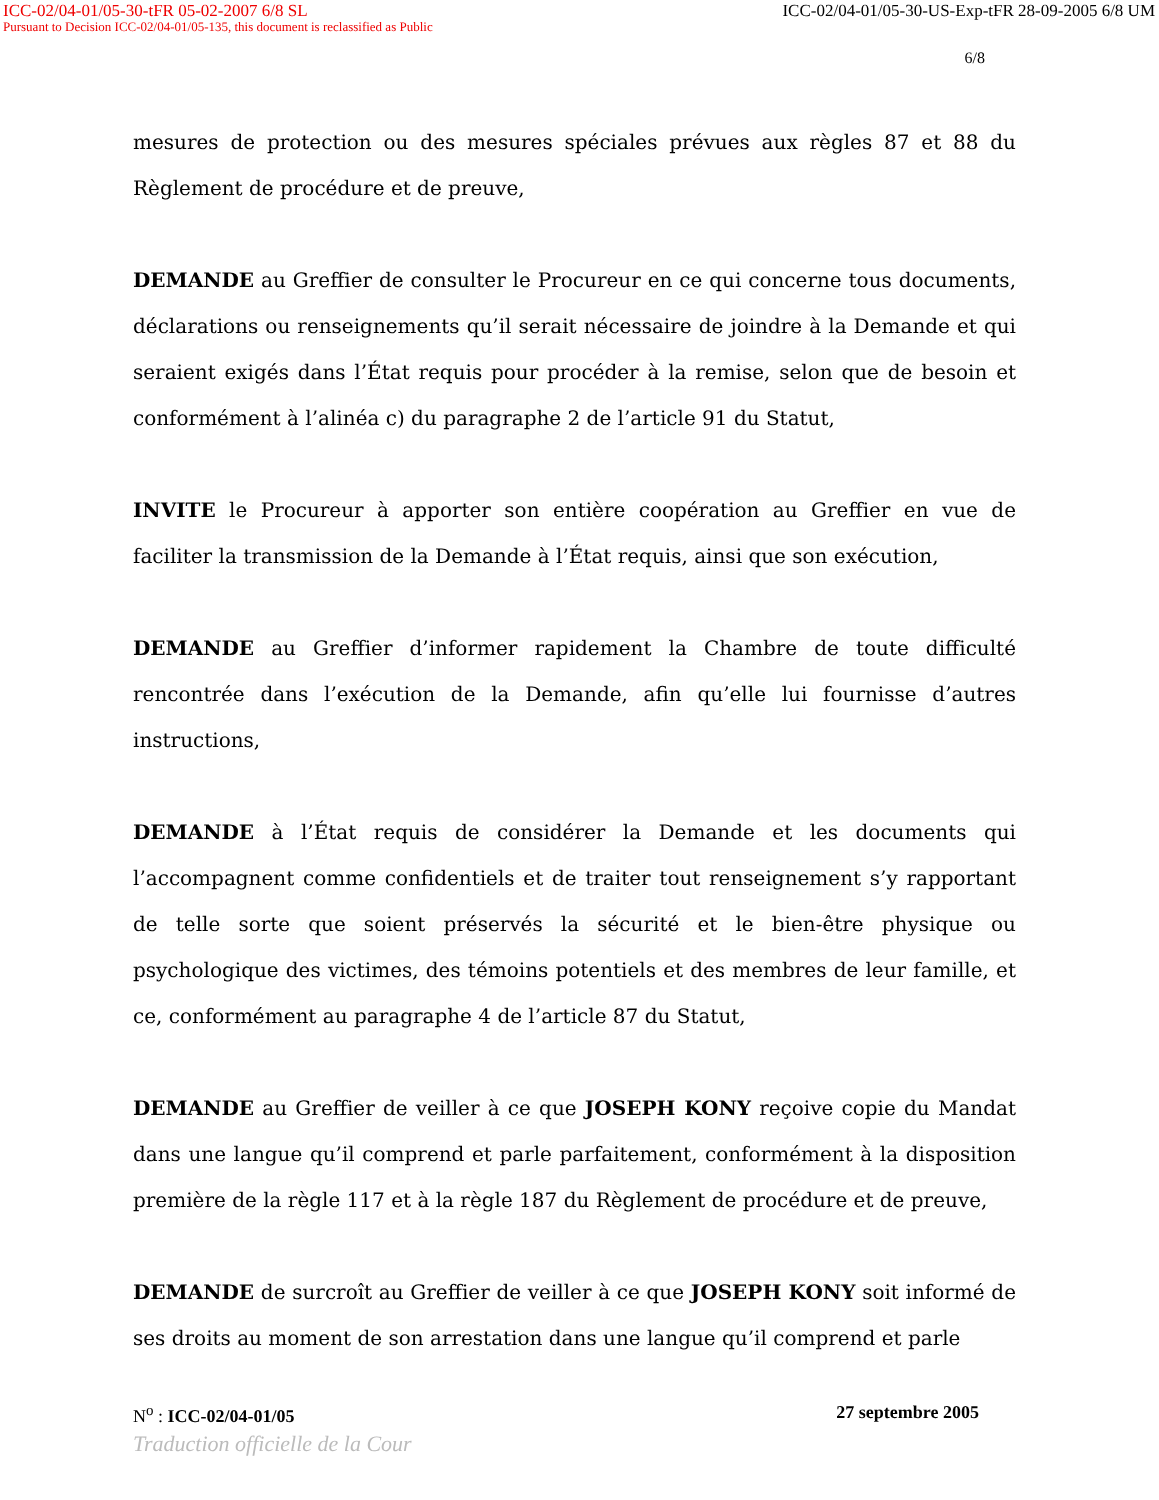ICC-02/04-01/05-30-tFR 05-02-2007 6/8 SL ICC-02/04-01/05-30-US-Exp-tFR 28-09-2005 6/8 UM
Pursuant to Decision ICC-02/04-01/05-135, this document is reclassified as Public
6/8
mesures de protection ou des mesures spéciales prévues aux règles 87 et 88 du Règlement de procédure et de preuve,
DEMANDE au Greffier de consulter le Procureur en ce qui concerne tous documents, déclarations ou renseignements qu’il serait nécessaire de joindre à la Demande et qui seraient exigés dans l’État requis pour procéder à la remise, selon que de besoin et conformément à l’alinéa c) du paragraphe 2 de l’article 91 du Statut,
INVITE le Procureur à apporter son entière coopération au Greffier en vue de faciliter la transmission de la Demande à l’État requis, ainsi que son exécution,
DEMANDE au Greffier d’informer rapidement la Chambre de toute difficulté rencontrée dans l’exécution de la Demande, afin qu’elle lui fournisse d’autres instructions,
DEMANDE à l’État requis de considérer la Demande et les documents qui l’accompagnent comme confidentiels et de traiter tout renseignement s’y rapportant de telle sorte que soient préservés la sécurité et le bien-être physique ou psychologique des victimes, des témoins potentiels et des membres de leur famille, et ce, conformément au paragraphe 4 de l’article 87 du Statut,
DEMANDE au Greffier de veiller à ce que JOSEPH KONY reçoive copie du Mandat dans une langue qu’il comprend et parle parfaitement, conformément à la disposition première de la règle 117 et à la règle 187 du Règlement de procédure et de preuve,
DEMANDE de surcroît au Greffier de veiller à ce que JOSEPH KONY soit informé de ses droits au moment de son arrestation dans une langue qu’il comprend et parle
N<sup>o</sup> : ICC-02/04-01/05 27 septembre 2005
Traduction officielle de la Cour